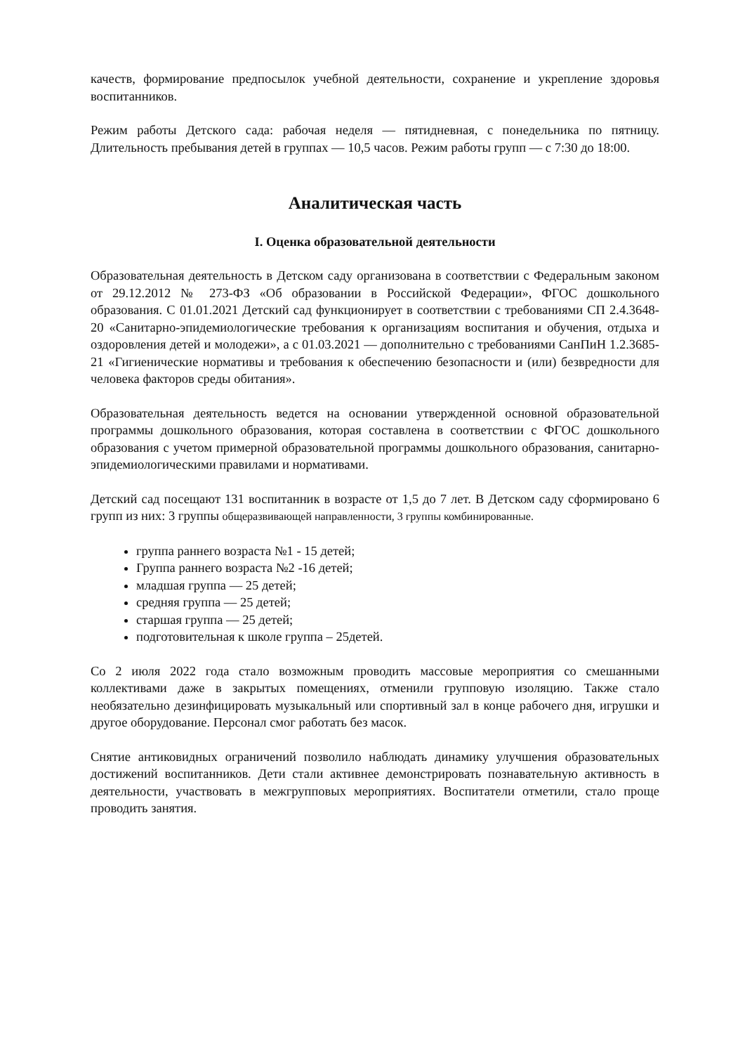качеств, формирование предпосылок учебной деятельности, сохранение и укрепление здоровья воспитанников.
Режим работы Детского сада: рабочая неделя — пятидневная, с понедельника по пятницу. Длительность пребывания детей в группах — 10,5 часов. Режим работы групп — с 7:30 до 18:00.
Аналитическая часть
I. Оценка образовательной деятельности
Образовательная деятельность в Детском саду организована в соответствии с Федеральным законом от 29.12.2012 № 273-ФЗ «Об образовании в Российской Федерации», ФГОС дошкольного образования. С 01.01.2021 Детский сад функционирует в соответствии с требованиями СП 2.4.3648-20 «Санитарно-эпидемиологические требования к организациям воспитания и обучения, отдыха и оздоровления детей и молодежи», а с 01.03.2021 — дополнительно с требованиями СанПиН 1.2.3685-21 «Гигиенические нормативы и требования к обеспечению безопасности и (или) безвредности для человека факторов среды обитания».
Образовательная деятельность ведется на основании утвержденной основной образовательной программы дошкольного образования, которая составлена в соответствии с ФГОС дошкольного образования с учетом примерной образовательной программы дошкольного образования, санитарно-эпидемиологическими правилами и нормативами.
Детский сад посещают 131 воспитанник в возрасте от 1,5 до 7 лет. В Детском саду сформировано 6 групп из них: 3 группы общеразвивающей направленности, 3 группы комбинированные.
группа раннего возраста №1 - 15 детей;
Группа раннего возраста №2 -16 детей;
младшая группа — 25 детей;
средняя группа — 25 детей;
старшая группа — 25 детей;
подготовительная к школе группа – 25детей.
Со 2 июля 2022 года стало возможным проводить массовые мероприятия со смешанными коллективами даже в закрытых помещениях, отменили групповую изоляцию. Также стало необязательно дезинфицировать музыкальный или спортивный зал в конце рабочего дня, игрушки и другое оборудование. Персонал смог работать без масок.
Снятие антиковидных ограничений позволило наблюдать динамику улучшения образовательных достижений воспитанников. Дети стали активнее демонстрировать познавательную активность в деятельности, участвовать в межгрупповых мероприятиях. Воспитатели отметили, стало проще проводить занятия.